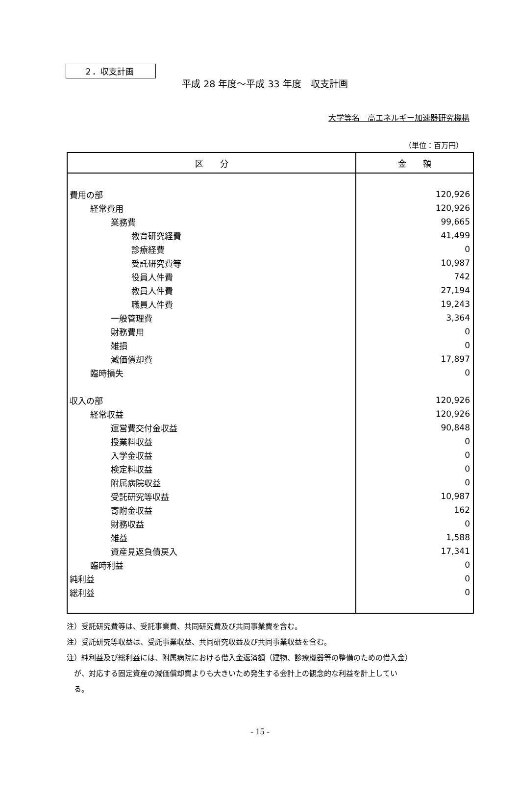２．収支計画
平成 28 年度～平成 33 年度　収支計画
大学等名　高エネルギー加速器研究機構
（単位：百万円）
| 区 分 | 金 額 |
| --- | --- |
| 費用の部 | 120,926 |
| 経常費用 | 120,926 |
| 業務費 | 99,665 |
| 教育研究経費 | 41,499 |
| 診療経費 | 0 |
| 受託研究費等 | 10,987 |
| 役員人件費 | 742 |
| 教員人件費 | 27,194 |
| 職員人件費 | 19,243 |
| 一般管理費 | 3,364 |
| 財務費用 | 0 |
| 雑損 | 0 |
| 減価償却費 | 17,897 |
| 臨時損失 | 0 |
| 収入の部 | 120,926 |
| 経常収益 | 120,926 |
| 運営費交付金収益 | 90,848 |
| 授業料収益 | 0 |
| 入学金収益 | 0 |
| 検定料収益 | 0 |
| 附属病院収益 | 0 |
| 受託研究等収益 | 10,987 |
| 寄附金収益 | 162 |
| 財務収益 | 0 |
| 雑益 | 1,588 |
| 資産見返負債戻入 | 17,341 |
| 臨時利益 | 0 |
| 純利益 | 0 |
| 総利益 | 0 |
注）受託研究費等は、受託事業費、共同研究費及び共同事業費を含む。
注）受託研究等収益は、受託事業収益、共同研究収益及び共同事業収益を含む。
注）純利益及び総利益には、附属病院における借入金返済額（建物、診療機器等の整備のための借入金）
　が、対応する固定資産の減価償却費よりも大きいため発生する会計上の観念的な利益を計上してい
　る。
- 15 -